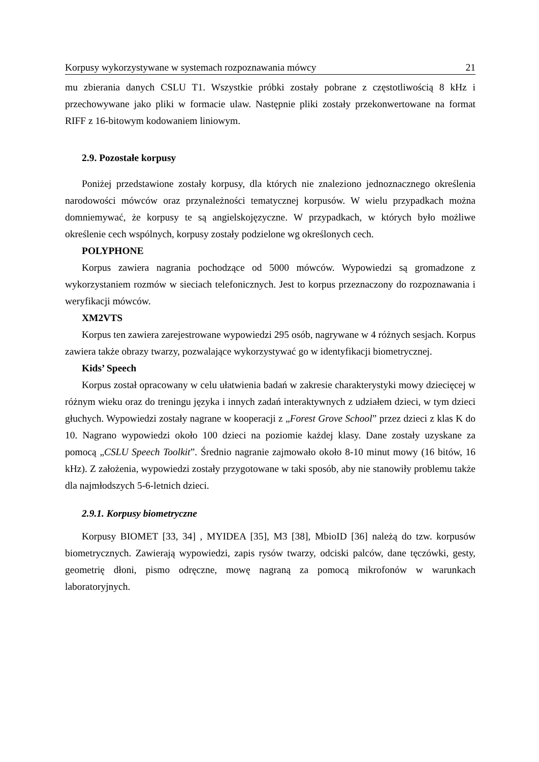Korpusy wykorzystywane w systemach rozpoznawania mówcy 21
mu zbierania danych CSLU T1. Wszystkie próbki zostały pobrane z częstotliwością 8 kHz i przechowywane jako pliki w formacie ulaw. Następnie pliki zostały przekonwertowane na format RIFF z 16-bitowym kodowaniem liniowym.
2.9. Pozostałe korpusy
Poniżej przedstawione zostały korpusy, dla których nie znaleziono jednoznacznego określenia narodowości mówców oraz przynależności tematycznej korpusów. W wielu przypadkach można domniemywać, że korpusy te są angielskojęzyczne. W przypadkach, w których było możliwe określenie cech wspólnych, korpusy zostały podzielone wg określonych cech.
POLYPHONE
Korpus zawiera nagrania pochodzące od 5000 mówców. Wypowiedzi są gromadzone z wykorzystaniem rozmów w sieciach telefonicznych. Jest to korpus przeznaczony do rozpoznawania i weryfikacji mówców.
XM2VTS
Korpus ten zawiera zarejestrowane wypowiedzi 295 osób, nagrywane w 4 różnych sesjach. Korpus zawiera także obrazy twarzy, pozwalające wykorzystywać go w identyfikacji biometrycznej.
Kids’ Speech
Korpus został opracowany w celu ułatwienia badań w zakresie charakterystyki mowy dziecięcej w różnym wieku oraz do treningu języka i innych zadań interaktywnych z udziałem dzieci, w tym dzieci głuchych. Wypowiedzi zostały nagrane w kooperacji z „Forest Grove School” przez dzieci z klas K do 10. Nagrano wypowiedzi około 100 dzieci na poziomie każdej klasy. Dane zostały uzyskane za pomocą „CSLU Speech Toolkit”. Średnio nagranie zajmowało około 8-10 minut mowy (16 bitów, 16 kHz). Z założenia, wypowiedzi zostały przygotowane w taki sposób, aby nie stanowiły problemu także dla najmłodszych 5-6-letnich dzieci.
2.9.1. Korpusy biometryczne
Korpusy BIOMET [33, 34] , MYIDEA [35], M3 [38], MbioID [36] należą do tzw. korpusów biometrycznych. Zawierają wypowiedzi, zapis rysów twarzy, odciski palców, dane tęczówki, gesty, geometrię dłoni, pismo odręczne, mowę nagraną za pomocą mikrofonów w warunkach laboratoryjnych.